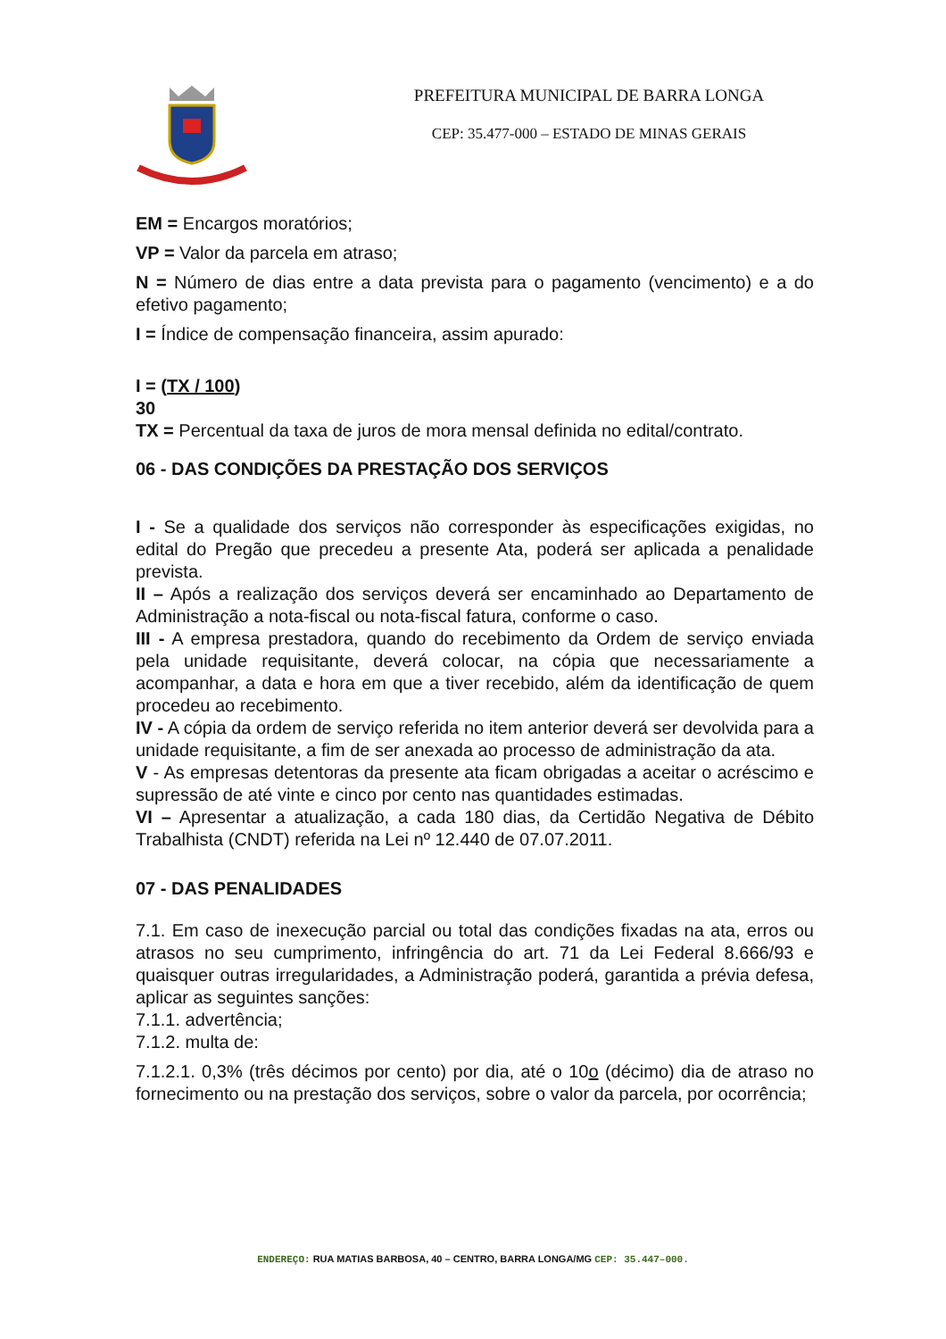PREFEITURA MUNICIPAL DE BARRA LONGA
CEP: 35.477-000 – ESTADO DE MINAS GERAIS
EM = Encargos moratórios;
VP = Valor da parcela em atraso;
N = Número de dias entre a data prevista para o pagamento (vencimento) e a do efetivo pagamento;
I = Índice de compensação financeira, assim apurado:
I = (TX / 100)
30
TX = Percentual da taxa de juros de mora mensal definida no edital/contrato.
06 - DAS CONDIÇÕES DA PRESTAÇÃO DOS SERVIÇOS
I - Se a qualidade dos serviços não corresponder às especificações exigidas, no edital do Pregão que precedeu a presente Ata, poderá ser aplicada a penalidade prevista.
II – Após a realização dos serviços deverá ser encaminhado ao Departamento de Administração a nota-fiscal ou nota-fiscal fatura, conforme o caso.
III - A empresa prestadora, quando do recebimento da Ordem de serviço enviada pela unidade requisitante, deverá colocar, na cópia que necessariamente a acompanhar, a data e hora em que a tiver recebido, além da identificação de quem procedeu ao recebimento.
IV - A cópia da ordem de serviço referida no item anterior deverá ser devolvida para a unidade requisitante, a fim de ser anexada ao processo de administração da ata.
V - As empresas detentoras da presente ata ficam obrigadas a aceitar o acréscimo e supressão de até vinte e cinco por cento nas quantidades estimadas.
VI – Apresentar a atualização, a cada 180 dias, da Certidão Negativa de Débito Trabalhista (CNDT) referida na Lei nº 12.440 de 07.07.2011.
07 - DAS PENALIDADES
7.1. Em caso de inexecução parcial ou total das condições fixadas na ata, erros ou atrasos no seu cumprimento, infringência do art. 71 da Lei Federal 8.666/93 e quaisquer outras irregularidades, a Administração poderá, garantida a prévia defesa, aplicar as seguintes sanções:
7.1.1. advertência;
7.1.2. multa de:
7.1.2.1. 0,3% (três décimos por cento) por dia, até o 10o (décimo) dia de atraso no fornecimento ou na prestação dos serviços, sobre o valor da parcela, por ocorrência;
ENDEREÇO: RUA MATIAS BARBOSA, 40 – CENTRO, BARRA LONGA/MG CEP: 35.447–000.